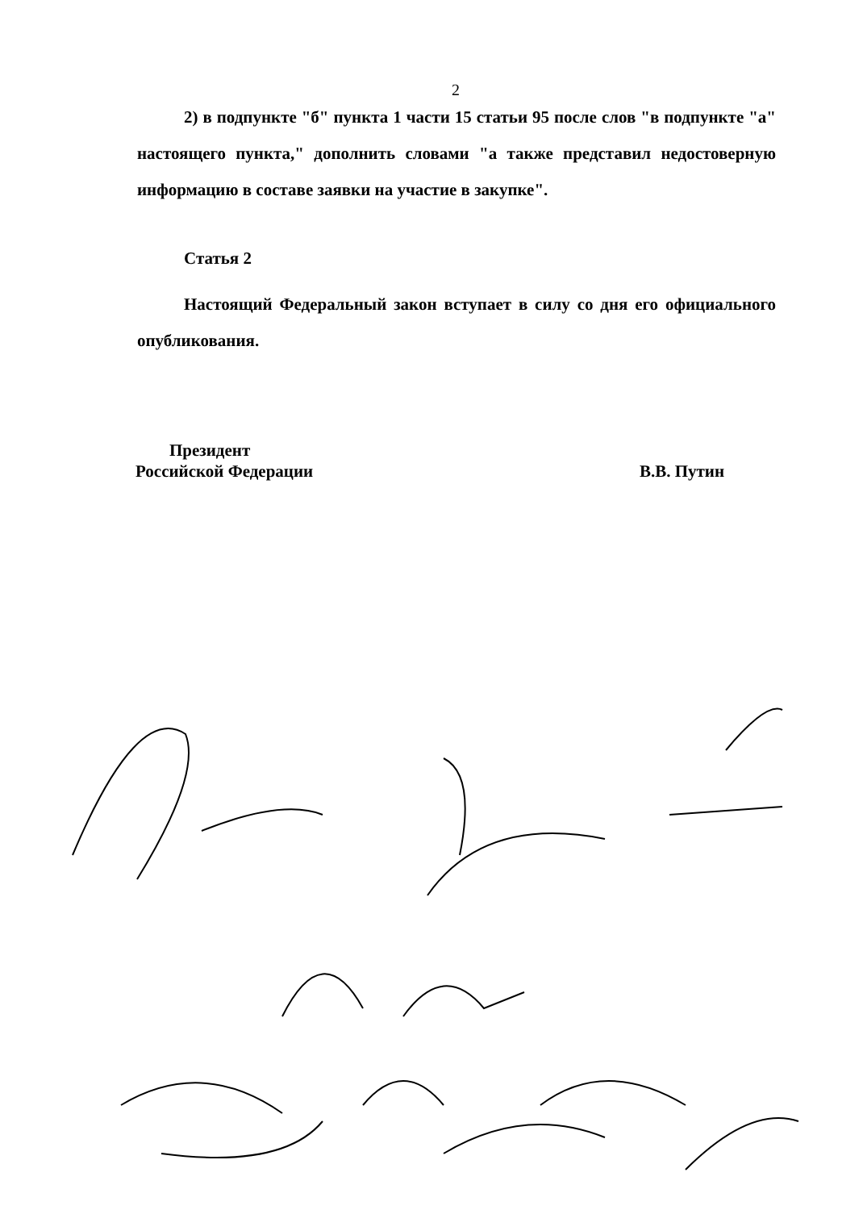2
2) в подпункте "б" пункта 1 части 15 статьи 95 после слов "в подпункте "а" настоящего пункта," дополнить словами "а также представил недостоверную информацию в составе заявки на участие в закупке".
Статья 2
Настоящий Федеральный закон вступает в силу со дня его официального опубликования.
Президент
Российской Федерации
В.В. Путин